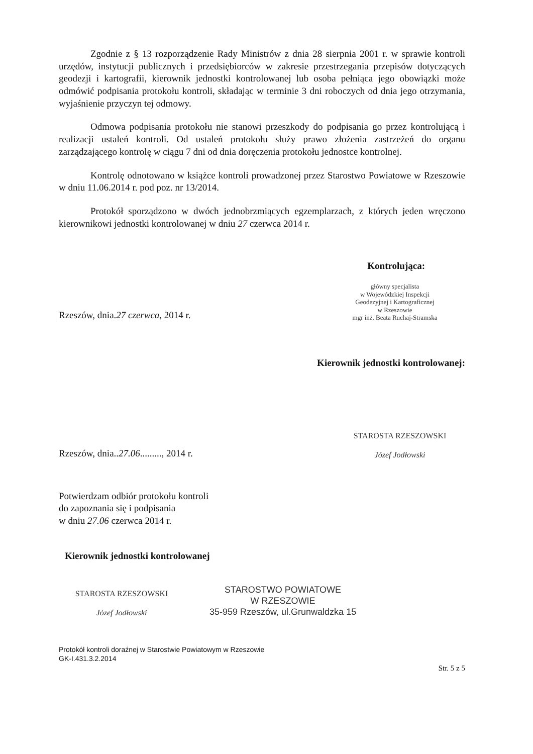Zgodnie z § 13 rozporządzenie Rady Ministrów z dnia 28 sierpnia 2001 r. w sprawie kontroli urzędów, instytucji publicznych i przedsiębiorców w zakresie przestrzegania przepisów dotyczących geodezji i kartografii, kierownik jednostki kontrolowanej lub osoba pełniąca jego obowiązki może odmówić podpisania protokołu kontroli, składając w terminie 3 dni roboczych od dnia jego otrzymania, wyjaśnienie przyczyn tej odmowy.
Odmowa podpisania protokołu nie stanowi przeszkody do podpisania go przez kontrolującą i realizacji ustaleń kontroli. Od ustaleń protokołu służy prawo złożenia zastrzeżeń do organu zarządzającego kontrolę w ciągu 7 dni od dnia doręczenia protokołu jednostce kontrolnej.
Kontrolę odnotowano w książce kontroli prowadzonej przez Starostwo Powiatowe w Rzeszowie w dniu 11.06.2014 r. pod poz. nr 13/2014.
Protokół sporządzono w dwóch jednobrzmiących egzemplarzach, z których jeden wręczono kierownikowi jednostki kontrolowanej w dniu 27 czerwca 2014 r.
Kontrolująca:
Rzeszów, dnia.27 czerwca, 2014 r.
główny specjalista
w Wojewódzkiej Inspekcji
Geodezyjnej i Kartograficznej
w Rzeszowie
mgr inż. Beata Ruchaj-Stramska
Kierownik jednostki kontrolowanej:
Rzeszów, dnia..27.06........., 2014 r.
STAROSTA RZESZOWSKI
Józef Jodłowski
Potwierdzam odbiór protokołu kontroli
do zapoznania się i podpisania
w dniu 27.06 czerwca 2014 r.
Kierownik jednostki kontrolowanej
STAROSTA RZESZOWSKI
Józef Jodłowski
STAROSTWO POWIATOWE
W RZESZOWIE
35-959 Rzeszów, ul.Grunwaldzka 15
Protokół kontroli doraźnej w Starostwie Powiatowym w Rzeszowie
GK-I.431.3.2.2014
Str. 5 z 5